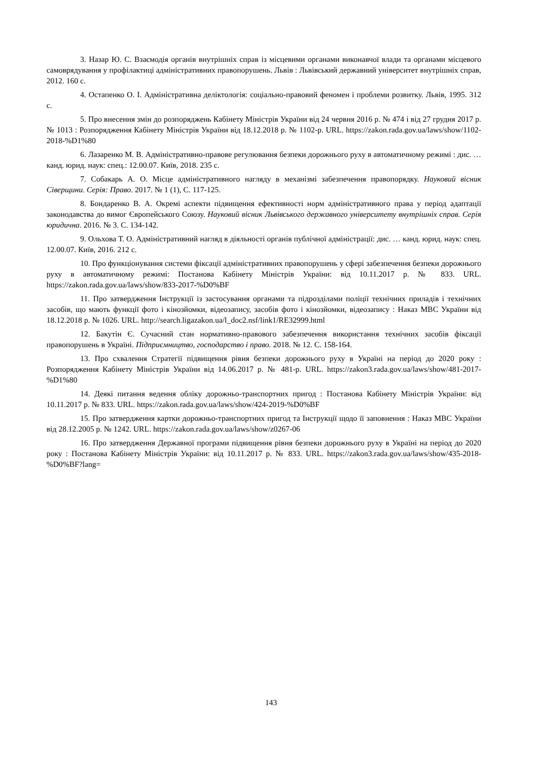3. Назар Ю. С. Взаємодія органів внутрішніх справ із місцевими органами виконавчої влади та органами місцевого самоврядування у профілактиці адміністративних правопорушень. Львів : Львівський державний університет внутрішніх справ, 2012. 160 с.
4. Остапенко О. І. Адміністративна деліктологія: соціально-правовий феномен і проблеми розвитку. Львів, 1995. 312 с.
5. Про внесення змін до розпоряджень Кабінету Міністрів України від 24 червня 2016 р. № 474 і від 27 грудня 2017 р. № 1013 : Розпорядження Кабінету Міністрів України від 18.12.2018 р. № 1102-р. URL. https://zakon.rada.gov.ua/laws/show/1102-2018-%D1%80
6. Лазаренко М. В. Адміністративно-правове регулювання безпеки дорожнього руху в автоматичному режимі : дис. … канд. юрид. наук: спец.: 12.00.07. Київ, 2018. 235 с.
7. Собакарь А. О. Місце адміністративного нагляду в механізмі забезпечення правопорядку. Науковий вісник Сіверщини. Серія: Право. 2017. № 1 (1), С. 117-125.
8. Бондаренко В. А. Окремі аспекти підвищення ефективності норм адміністративного права у період адаптації законодавства до вимог Європейського Союзу. Науковий вісник Львівського державного університету внутрішніх справ. Серія юридична. 2016. № 3. С. 134-142.
9. Ольхова Т. О. Адміністративний нагляд в діяльності органів публічної адміністрації: дис. … канд. юрид. наук: спец. 12.00.07. Київ, 2016. 212 с.
10. Про функціонування системи фіксації адміністративних правопорушень у сфері забезпечення безпеки дорожнього руху в автоматичному режимі: Постанова Кабінету Міністрів України: від 10.11.2017 р. № 833. URL. https://zakon.rada.gov.ua/laws/show/833-2017-%D0%BF
11. Про затвердження Інструкції із застосування органами та підрозділами поліції технічних приладів і технічних засобів, що мають функції фото і кінозйомки, відеозапису, засобів фото і кінозйомки, відеозапису : Наказ МВС України від 18.12.2018 р. № 1026. URL. http://search.ligazakon.ua/l_doc2.nsf/link1/RE32999.html
12. Бакутін Є. Сучасний стан нормативно-правового забезпечення використання технічних засобів фіксації правопорушень в Україні. Підприємництво, господарство і право. 2018. № 12. С. 158-164.
13. Про схвалення Стратегії підвищення рівня безпеки дорожнього руху в Україні на період до 2020 року : Розпорядження Кабінету Міністрів України від 14.06.2017 р. № 481-р. URL. https://zakon3.rada.gov.ua/laws/show/481-2017-%D1%80
14. Деякі питання ведення обліку дорожньо-транспортних пригод : Постанова Кабінету Міністрів України: від 10.11.2017 р. № 833. URL. https://zakon.rada.gov.ua/laws/show/424-2019-%D0%BF
15. Про затвердження картки дорожньо-транспортних пригод та Інструкції щодо її заповнення : Наказ МВС України від 28.12.2005 р. № 1242. URL. https://zakon.rada.gov.ua/laws/show/z0267-06
16. Про затвердження Державної програми підвищення рівня безпеки дорожнього руху в Україні на період до 2020 року : Постанова Кабінету Міністрів України: від 10.11.2017 р. № 833. URL. https://zakon3.rada.gov.ua/laws/show/435-2018-%D0%BF?lang=
143